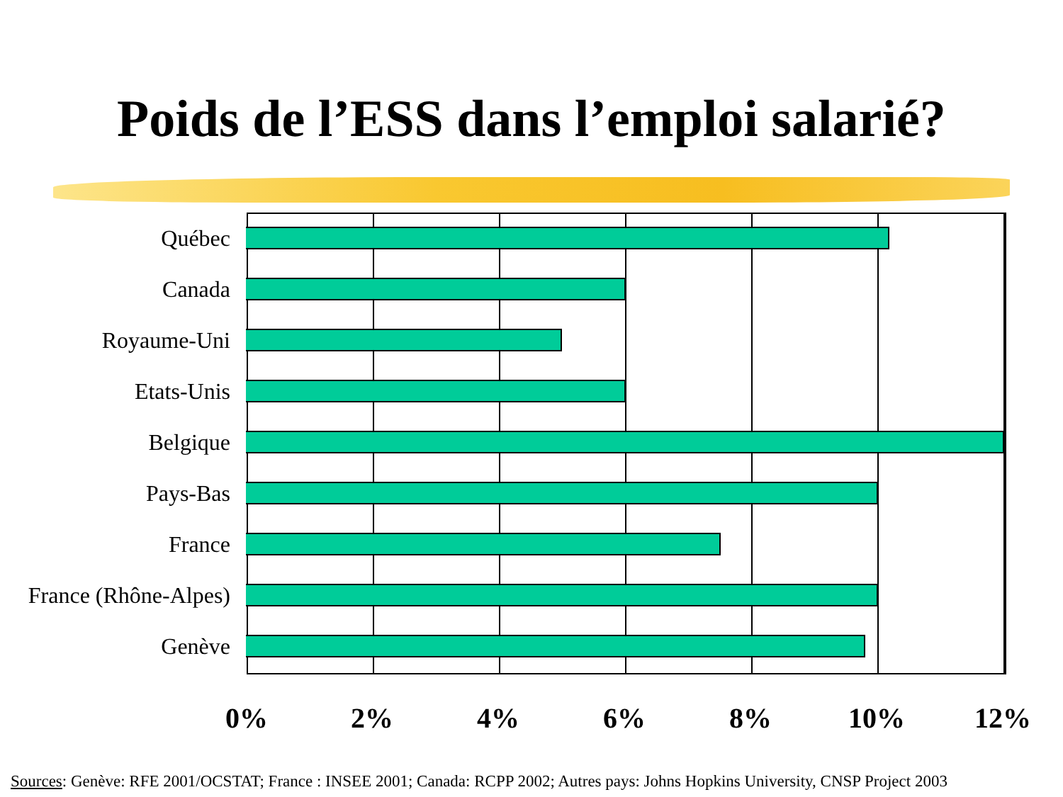Poids de l’ESS dans l’emploi salarié?
Québec
Canada
Royaume-Uni
Etats-Unis
Belgique
Pays-Bas
France
France (Rhône-Alpes)
Genève
0% 2% 4% 6% 8% 10% 12%
Sources: Genève: RFE 2001/OCSTAT; France : INSEE 2001; Canada: RCPP 2002; Autres pays: Johns Hopkins University, CNSP Project 2003